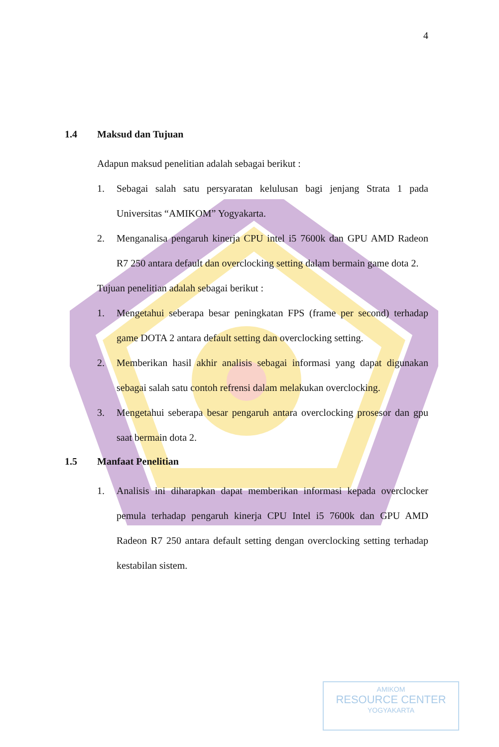4
1.4 Maksud dan Tujuan
Adapun maksud penelitian adalah sebagai berikut :
1. Sebagai salah satu persyaratan kelulusan bagi jenjang Strata 1 pada Universitas “AMIKOM” Yogyakarta.
2. Menganalisa pengaruh kinerja CPU intel i5 7600k dan GPU AMD Radeon R7 250 antara default dan overclocking setting dalam bermain game dota 2.
Tujuan penelitian adalah sebagai berikut :
1. Mengetahui seberapa besar peningkatan FPS (frame per second) terhadap game DOTA 2 antara default setting dan overclocking setting.
2. Memberikan hasil akhir analisis sebagai informasi yang dapat digunakan sebagai salah satu contoh refrensi dalam melakukan overclocking.
3. Mengetahui seberapa besar pengaruh antara overclocking prosesor dan gpu saat bermain dota 2.
1.5 Manfaat Penelitian
1. Analisis ini diharapkan dapat memberikan informasi kepada overclocker pemula terhadap pengaruh kinerja CPU Intel i5 7600k dan GPU AMD Radeon R7 250 antara default setting dengan overclocking setting terhadap kestabilan sistem.
AMIKOM
RESOURCE CENTER
YOGYAKARTA